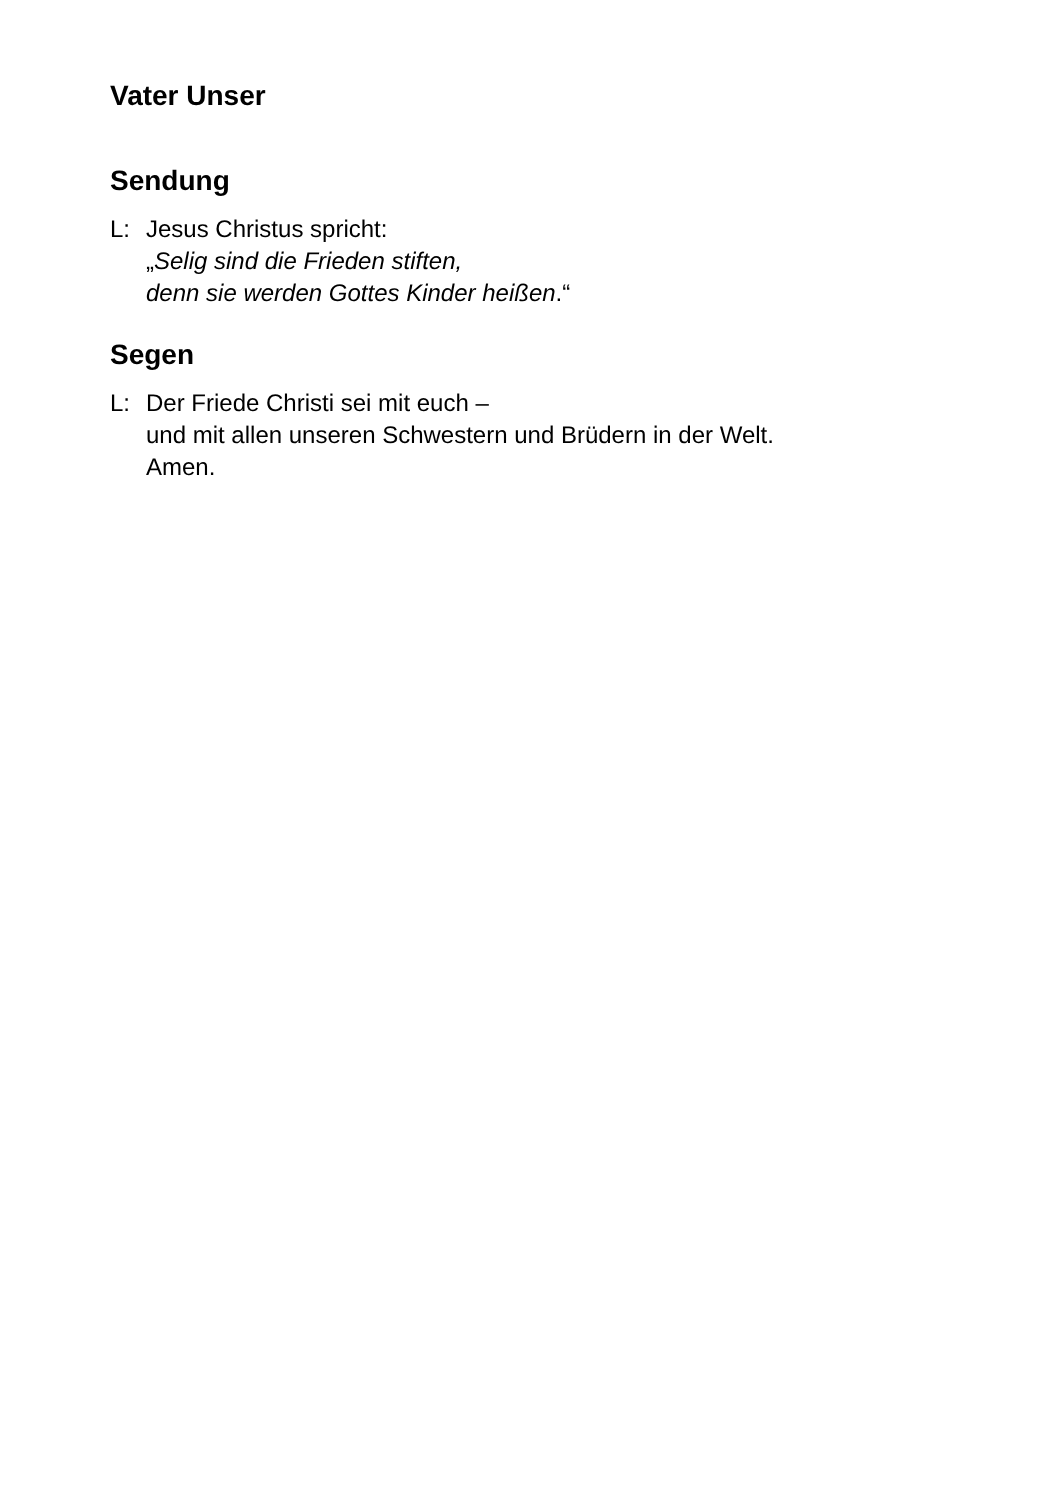Vater Unser
Sendung
L: Jesus Christus spricht:
„Selig sind die Frieden stiften,
denn sie werden Gottes Kinder heißen.“
Segen
L: Der Friede Christi sei mit euch –
und mit allen unseren Schwestern und Brüdern in der Welt.
Amen.